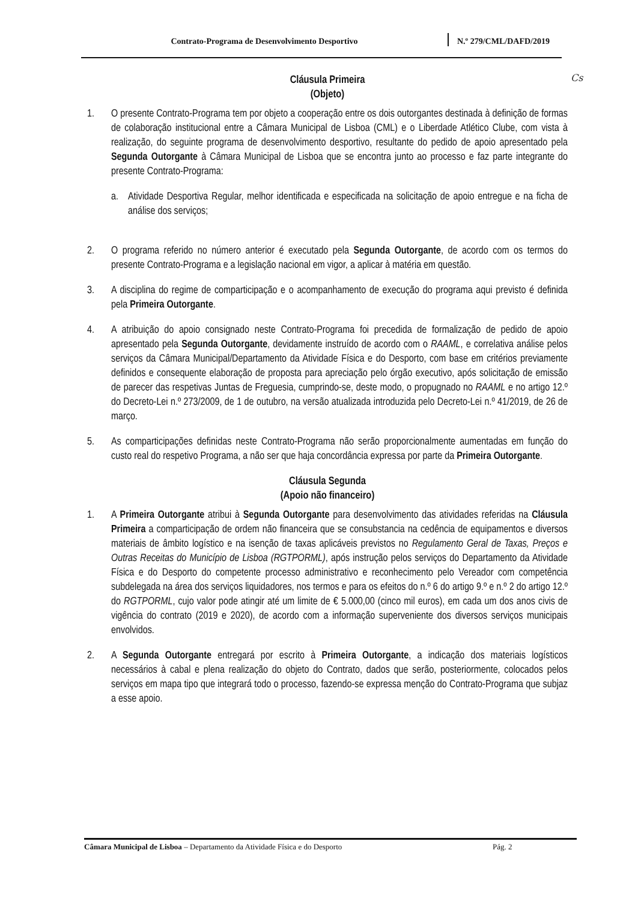Contrato-Programa de Desenvolvimento Desportivo N.º 279/CML/DAFD/2019
Cs
Cláusula Primeira
(Objeto)
1. O presente Contrato-Programa tem por objeto a cooperação entre os dois outorgantes destinada à definição de formas de colaboração institucional entre a Câmara Municipal de Lisboa (CML) e o Liberdade Atlético Clube, com vista à realização, do seguinte programa de desenvolvimento desportivo, resultante do pedido de apoio apresentado pela Segunda Outorgante à Câmara Municipal de Lisboa que se encontra junto ao processo e faz parte integrante do presente Contrato-Programa:
a. Atividade Desportiva Regular, melhor identificada e especificada na solicitação de apoio entregue e na ficha de análise dos serviços;
2. O programa referido no número anterior é executado pela Segunda Outorgante, de acordo com os termos do presente Contrato-Programa e a legislação nacional em vigor, a aplicar à matéria em questão.
3. A disciplina do regime de comparticipação e o acompanhamento de execução do programa aqui previsto é definida pela Primeira Outorgante.
4. A atribuição do apoio consignado neste Contrato-Programa foi precedida de formalização de pedido de apoio apresentado pela Segunda Outorgante, devidamente instruído de acordo com o RAAML, e correlativa análise pelos serviços da Câmara Municipal/Departamento da Atividade Física e do Desporto, com base em critérios previamente definidos e consequente elaboração de proposta para apreciação pelo órgão executivo, após solicitação de emissão de parecer das respetivas Juntas de Freguesia, cumprindo-se, deste modo, o propugnado no RAAML e no artigo 12.º do Decreto-Lei n.º 273/2009, de 1 de outubro, na versão atualizada introduzida pelo Decreto-Lei n.º 41/2019, de 26 de março.
5. As comparticipações definidas neste Contrato-Programa não serão proporcionalmente aumentadas em função do custo real do respetivo Programa, a não ser que haja concordância expressa por parte da Primeira Outorgante.
Cláusula Segunda
(Apoio não financeiro)
1. A Primeira Outorgante atribui à Segunda Outorgante para desenvolvimento das atividades referidas na Cláusula Primeira a comparticipação de ordem não financeira que se consubstancia na cedência de equipamentos e diversos materiais de âmbito logístico e na isenção de taxas aplicáveis previstos no Regulamento Geral de Taxas, Preços e Outras Receitas do Município de Lisboa (RGTPORML), após instrução pelos serviços do Departamento da Atividade Física e do Desporto do competente processo administrativo e reconhecimento pelo Vereador com competência subdelegada na área dos serviços liquidadores, nos termos e para os efeitos do n.º 6 do artigo 9.º e n.º 2 do artigo 12.º do RGTPORML, cujo valor pode atingir até um limite de € 5.000,00 (cinco mil euros), em cada um dos anos civis de vigência do contrato (2019 e 2020), de acordo com a informação superveniente dos diversos serviços municipais envolvidos.
2. A Segunda Outorgante entregará por escrito à Primeira Outorgante, a indicação dos materiais logísticos necessários à cabal e plena realização do objeto do Contrato, dados que serão, posteriormente, colocados pelos serviços em mapa tipo que integrará todo o processo, fazendo-se expressa menção do Contrato-Programa que subjaz a esse apoio.
Câmara Municipal de Lisboa – Departamento da Atividade Física e do Desporto Pág. 2